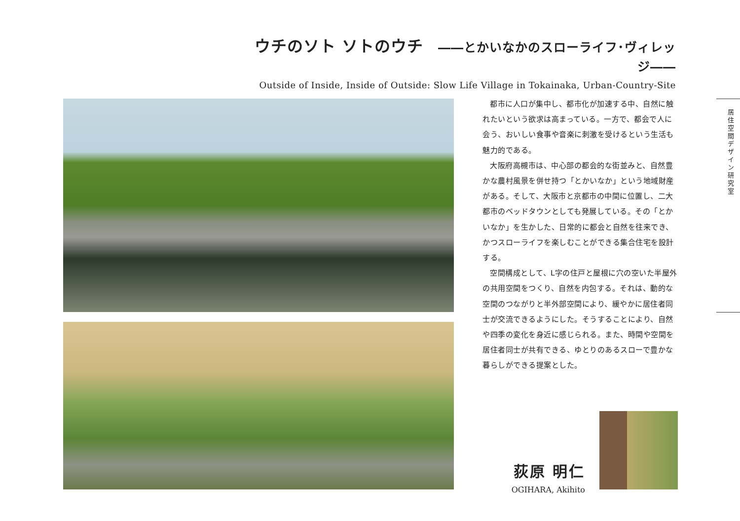ウチのソト ソトのウチ ――とかいなかのスローライフ･ヴィレッジ――
Outside of Inside, Inside of Outside: Slow Life Village in Tokainaka, Urban-Country-Site
都市に人口が集中し、都市化が加速する中、自然に触れたいという欲求は高まっている。一方で、都会で人に会う、おいしい食事や音楽に刺激を受けるという生活も魅力的である。
大阪府高槻市は、中心部の都会的な街並みと、自然豊かな農村風景を併せ持つ「とかいなか」という地域財産がある。そして、大阪市と京都市の中間に位置し、二大都市のベッドタウンとしても発展している。その「とかいなか」を生かした、日常的に都会と自然を往来でき、かつスローライフを楽しむことができる集合住宅を設計する。
空間構成として、L字の住戸と屋根に穴の空いた半屋外の共用空間をつくり、自然を内包する。それは、動的な空間のつながりと半外部空間により、緩やかに居住者同士が交流できるようにした。そうすることにより、自然や四季の変化を身近に感じられる。また、時間や空間を居住者同士が共有できる、ゆとりのあるスローで豊かな暮らしができる提案とした。
居住空間デザイン研究室
荻原 明仁
OGIHARA, Akihito